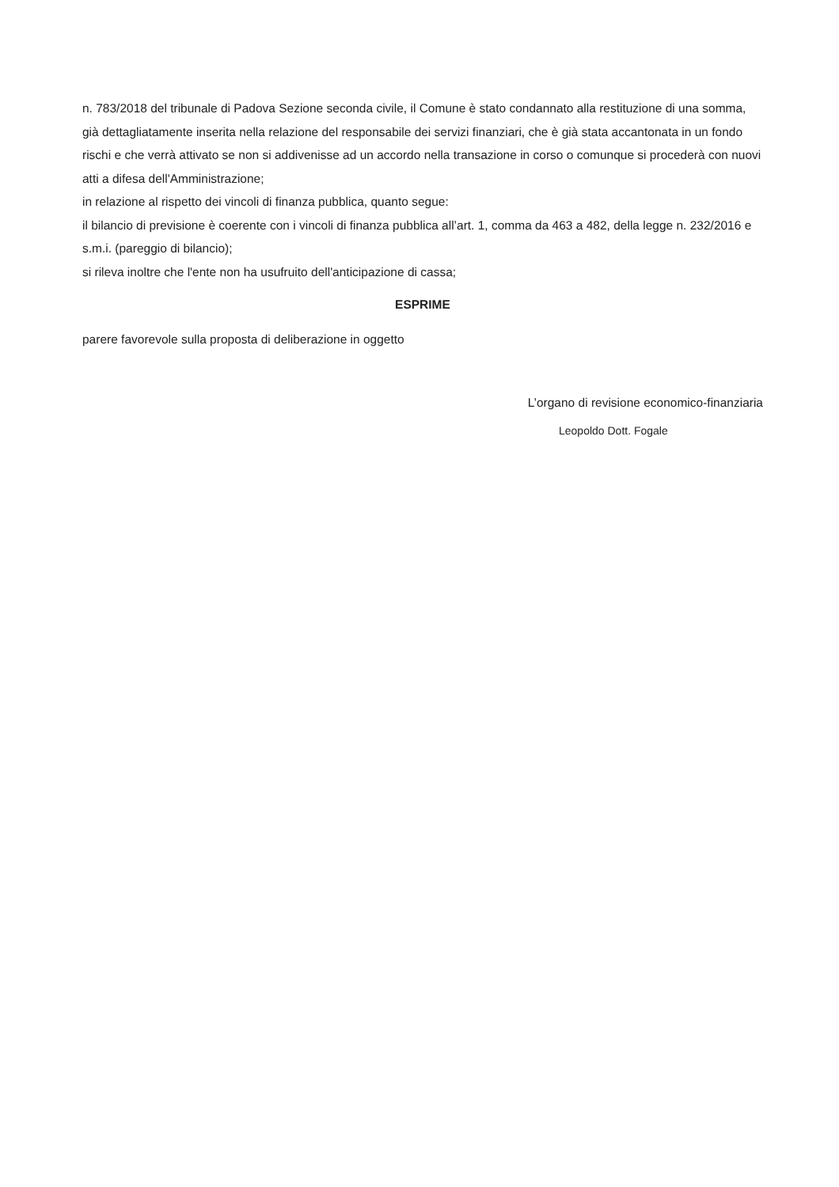n. 783/2018 del tribunale di Padova Sezione seconda civile, il Comune è stato condannato alla restituzione di una somma, già dettagliatamente inserita nella relazione del responsabile dei servizi finanziari, che è già stata accantonata in un fondo rischi e che verrà attivato se non si addivenisse ad un accordo nella transazione in corso o comunque si procederà con nuovi atti a difesa dell'Amministrazione;
in relazione al rispetto dei vincoli di finanza pubblica, quanto segue:
il bilancio di previsione è coerente con i vincoli di finanza pubblica all’art. 1, comma da 463 a 482, della legge n. 232/2016 e s.m.i. (pareggio di bilancio);
si rileva inoltre che l'ente non ha usufruito dell'anticipazione di cassa;
ESPRIME
parere favorevole sulla proposta di deliberazione in oggetto
L’organo di revisione economico-finanziaria
Leopoldo Dott. Fogale